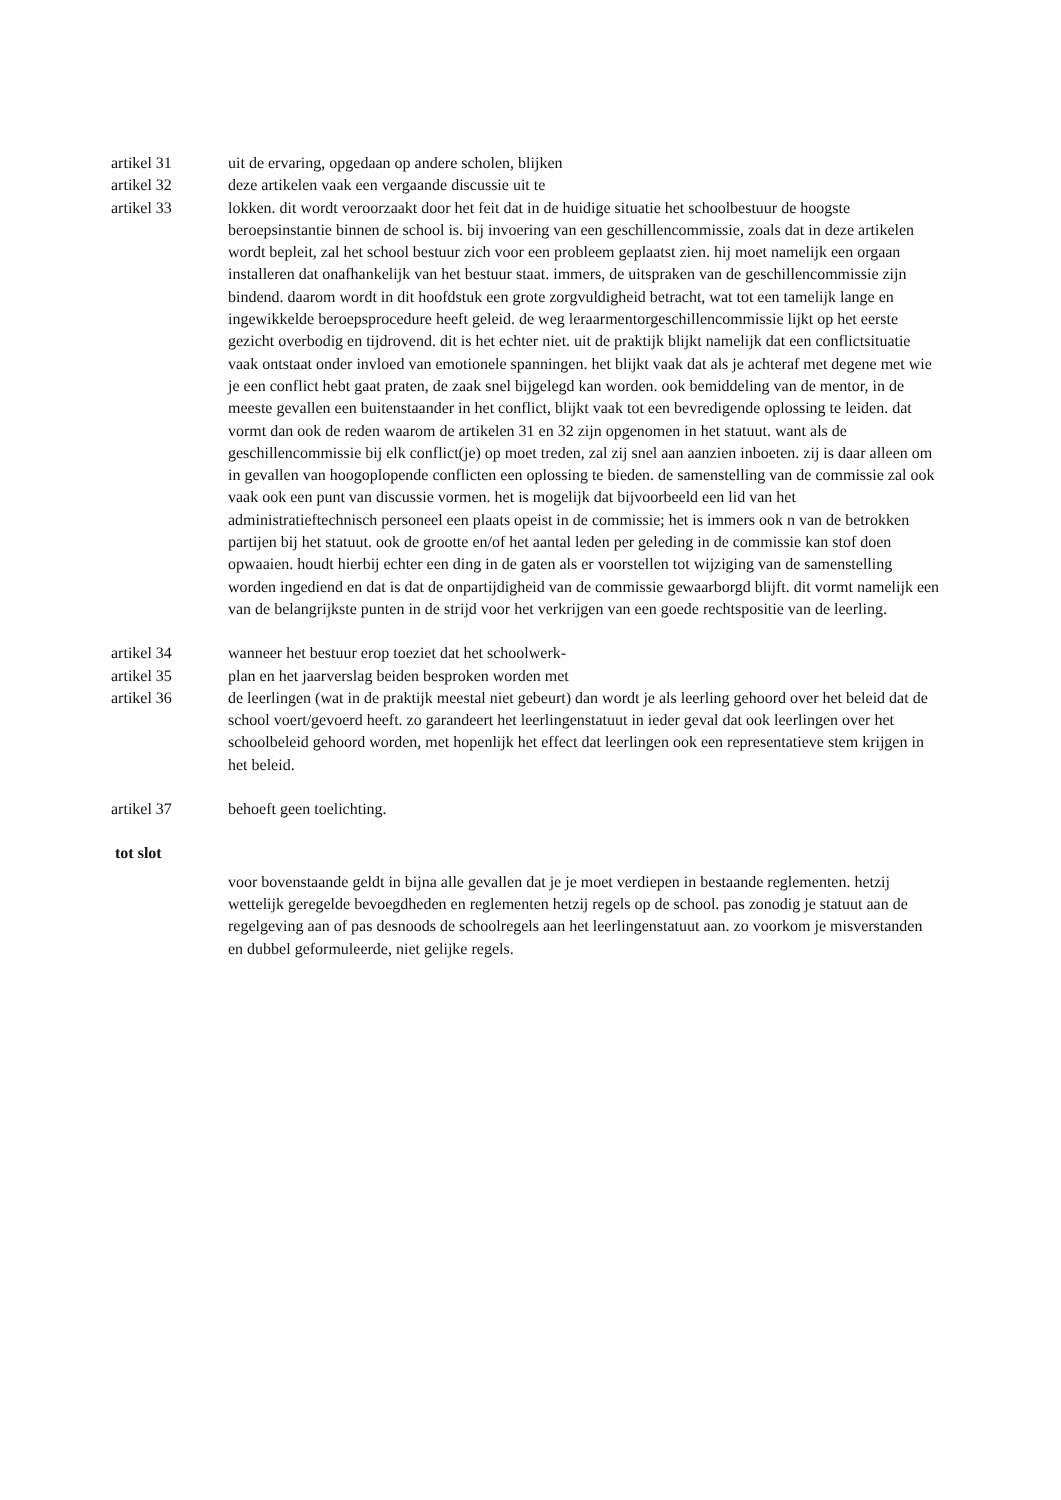artikel 31 uit de ervaring, opgedaan op andere scholen, blijken
artikel 32 deze artikelen vaak een vergaande discussie uit te
artikel 33 lokken. dit wordt veroorzaakt door het feit dat in de huidige situatie het schoolbestuur de hoogste beroepsinstantie binnen de school is. bij invoering van een geschillencommissie, zoals dat in deze artikelen wordt bepleit, zal het school bestuur zich voor een probleem geplaatst zien. hij moet namelijk een orgaan installeren dat onafhankelijk van het bestuur staat. immers, de uitspraken van de geschillencommissie zijn bindend. daarom wordt in dit hoofdstuk een grote zorgvuldigheid betracht, wat tot een tamelijk lange en ingewikkelde beroepsprocedure heeft geleid. de weg leraarmentorgeschillencommissie lijkt op het eerste gezicht overbodig en tijdrovend. dit is het echter niet. uit de praktijk blijkt namelijk dat een conflictsituatie vaak ontstaat onder invloed van emotionele spanningen. het blijkt vaak dat als je achteraf met degene met wie je een conflict hebt gaat praten, de zaak snel bijgelegd kan worden. ook bemiddeling van de mentor, in de meeste gevallen een buitenstaander in het conflict, blijkt vaak tot een bevredigende oplossing te leiden. dat vormt dan ook de reden waarom de artikelen 31 en 32 zijn opgenomen in het statuut. want als de geschillencommissie bij elk conflict(je) op moet treden, zal zij snel aan aanzien inboeten. zij is daar alleen om in gevallen van hoogoplopende conflicten een oplossing te bieden. de samenstelling van de commissie zal ook vaak ook een punt van discussie vormen. het is mogelijk dat bijvoorbeeld een lid van het administratieftechnisch personeel een plaats opeist in de commissie; het is immers ook n van de betrokken partijen bij het statuut. ook de grootte en/of het aantal leden per geleding in de commissie kan stof doen opwaaien. houdt hierbij echter een ding in de gaten als er voorstellen tot wijziging van de samenstelling worden ingediend en dat is dat de onpartijdigheid van de commissie gewaarborgd blijft. dit vormt namelijk een van de belangrijkste punten in de strijd voor het verkrijgen van een goede rechtspositie van de leerling.
artikel 34 wanneer het bestuur erop toeziet dat het schoolwerk-
artikel 35 plan en het jaarverslag beiden besproken worden met
artikel 36 de leerlingen (wat in de praktijk meestal niet gebeurt) dan wordt je als leerling gehoord over het beleid dat de school voert/gevoerd heeft. zo garandeert het leerlingenstatuut in ieder geval dat ook leerlingen over het schoolbeleid gehoord worden, met hopenlijk het effect dat leerlingen ook een representatieve stem krijgen in het beleid.
artikel 37 behoeft geen toelichting.
tot slot
voor bovenstaande geldt in bijna alle gevallen dat je je moet verdiepen in bestaande reglementen. hetzij wettelijk geregelde bevoegdheden en reglementen hetzij regels op de school. pas zonodig je statuut aan de regelgeving aan of pas desnoods de schoolregels aan het leerlingenstatuut aan. zo voorkom je misverstanden en dubbel geformuleerde, niet gelijke regels.